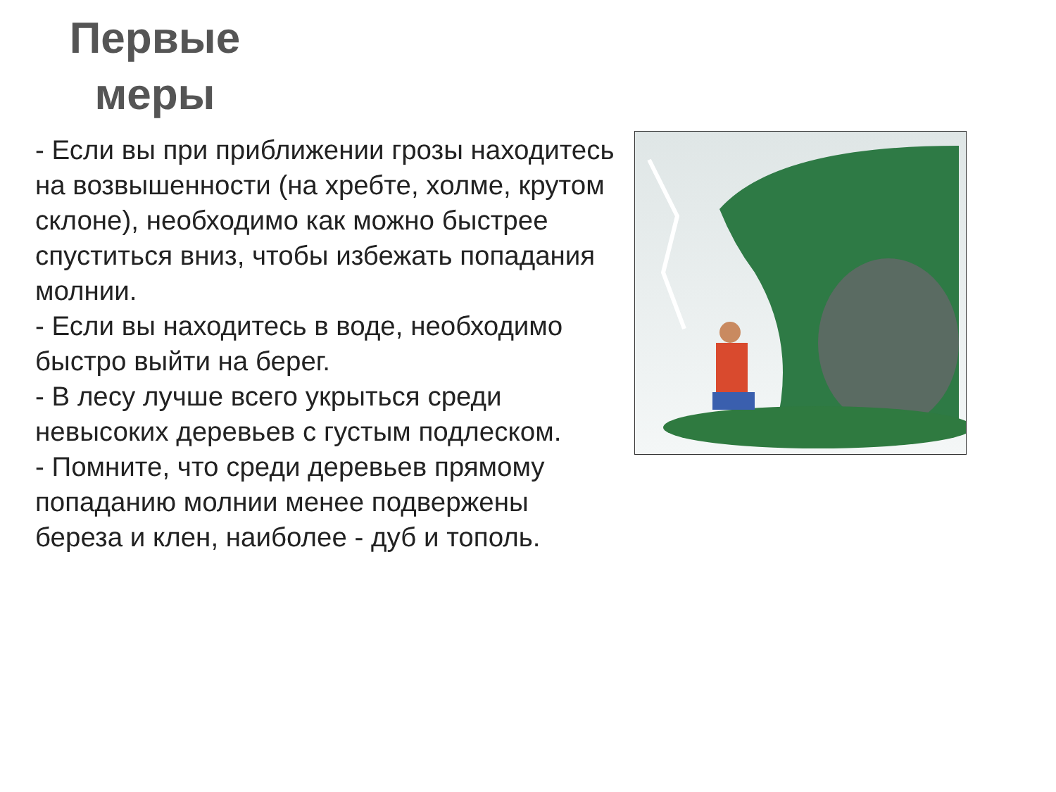Первые меры
- Если вы при приближении грозы находитесь на возвышенности (на хребте, холме, крутом склоне), необходимо как можно быстрее спуститься вниз, чтобы избежать попадания молнии.
- Если вы находитесь в воде, необходимо быстро выйти на берег.
- В лесу лучше всего укрыться среди невысоких деревьев с густым подлеском.
- Помните, что среди деревьев прямому попаданию молнии менее подвержены береза и клен, наиболее - дуб и тополь.